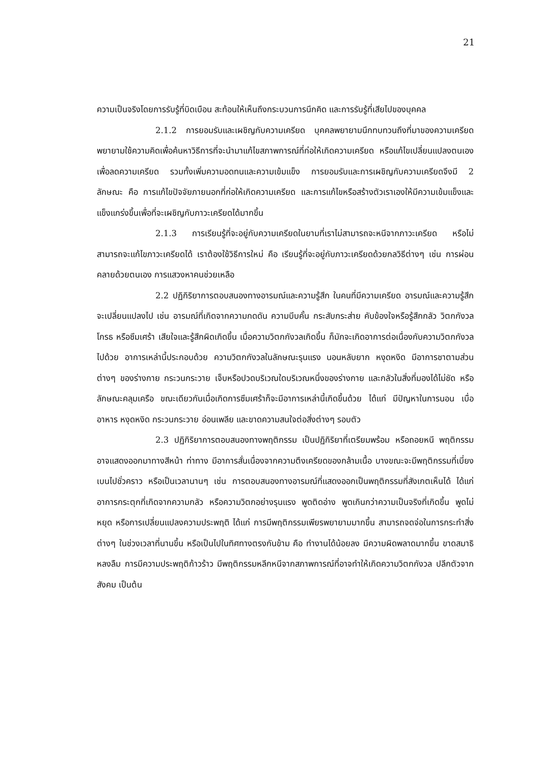21
ความเป็นจริงโดยการรับรู้ที่บิดเบือน สะท้อนให้เห็นถึงกระบวนการนึกคิด และการรับรู้ที่เสียไปของบุคคล
2.1.2 การยอมรับและเผชิญกับความเครียด บุคคลพยายามนึกทบทวนถึงที่มาของความเครียด พยายามใช้ความคิดเพื่อค้นหาวิธีการที่จะนำมาแก้ไขสภาพการณ์ที่ก่อให้เกิดความเครียด หรือแก้ไขเปลี่ยนแปลงตนเองเพื่อลดความเครียด รวมทั้งเพิ่มความอดทนและความเข้มแข็ง การยอมรับและการเผชิญกับความเครียดจึงมี 2 ลักษณะ คือ การแก้ไขปัจจัยภายนอกที่ก่อให้เกิดความเครียด และการแก้ไขหรือสร้างตัวเราเองให้มีความเข้มแข็งและแข็งแกร่งขึ้นเพื่อที่จะเผชิญกับภาวะเครียดได้มากขึ้น
2.1.3 การเรียนรู้ที่จะอยู่กับความเครียดในยามที่เราไม่สามารถจะหนีจากภาวะเครียด หรือไม่สามารถจะแก้ไขภาวะเครียดได้ เราต้องใช้วิธีการใหม่ คือ เรียนรู้ที่จะอยู่กับภาวะเครียดด้วยกลวิธีต่างๆ เช่น การผ่อนคลายด้วยตนเอง การแสวงหาคนช่วยเหลือ
2.2 ปฏิกิริยาการตอบสนองทางอารมณ์และความรู้สึก ในคนที่มีความเครียด อารมณ์และความรู้สึกจะเปลี่ยนแปลงไป เช่น อารมณ์ที่เกิดจากความกดดัน ความบีบคั้น กระสับกระส่าย คับข้องใจหรือรู้สึกกลัว วิตกกังวล โกรธ หรือซึมเศร้า เสียใจและรู้สึกผิดเกิดขึ้น เมื่อความวิตกกังวลเกิดขึ้น ก็มักจะเกิดอาการต่อเนื่องกับความวิตกกังวลไปด้วย อาการเหล่านี้ประกอบด้วย ความวิตกกังวลในลักษณะรุนแรง นอนหลับยาก หงุดหงิด มีอาการชาตามส่วนต่างๆ ของร่างกาย กระวนกระวาย เจ็บหรือปวดบริเวณใดบริเวณหนึ่งของร่างกาย และกลัวในสิ่งที่มองได้ไม่ชัด หรือลักษณะคลุมเครือ ขณะเดียวกันเมื่อเกิดการซึมเศร้าก็จะมีอาการเหล่านี้เกิดขึ้นด้วย ได้แก่ มีปัญหาในการนอน เบื่ออาหาร หงุดหงิด กระวนกระวาย อ่อนเพลีย และขาดความสนใจต่อสิ่งต่างๆ รอบตัว
2.3 ปฏิกิริยาการตอบสนองทางพฤติกรรม เป็นปฏิกิริยาที่เตรียมพร้อม หรือถอยหนี พฤติกรรมอาจแสดงออกมาทางสีหน้า ท่าทาง มีอาการสั่นเนื่องจากความตึงเครียดของกล้ามเนื้อ บางขณะจะมีพฤติกรรมที่เบี่ยงเบนไปชั่วคราว หรือเป็นเวลานานๆ เช่น การตอบสนองทางอารมณ์ที่แสดงออกเป็นพฤติกรรมที่สังเกตเห็นได้ ได้แก่ อาการกระตุกที่เกิดจากความกลัว หรือความวิตกอย่างรุนแรง พูดติดอ่าง พูดเกินกว่าความเป็นจริงที่เกิดขึ้น พูดไม่หยุด หรือการเปลี่ยนแปลงความประพฤติ ได้แก่ การมีพฤติกรรมเพียรพยายามมากขึ้น สามารถจดจ่อในการกระทำสิ่งต่างๆ ในช่วงเวลาที่นานขึ้น หรือเป็นไปในทิศทางตรงกันข้าม คือ ทำงานได้น้อยลง มีความผิดพลาดมากขึ้น ขาดสมาธิ หลงลืม การมีความประพฤติก้าวร้าว มีพฤติกรรมหลีกหนีจากสภาพการณ์ที่อาจทำให้เกิดความวิตกกังวล ปลีกตัวจากสังคม เป็นต้น